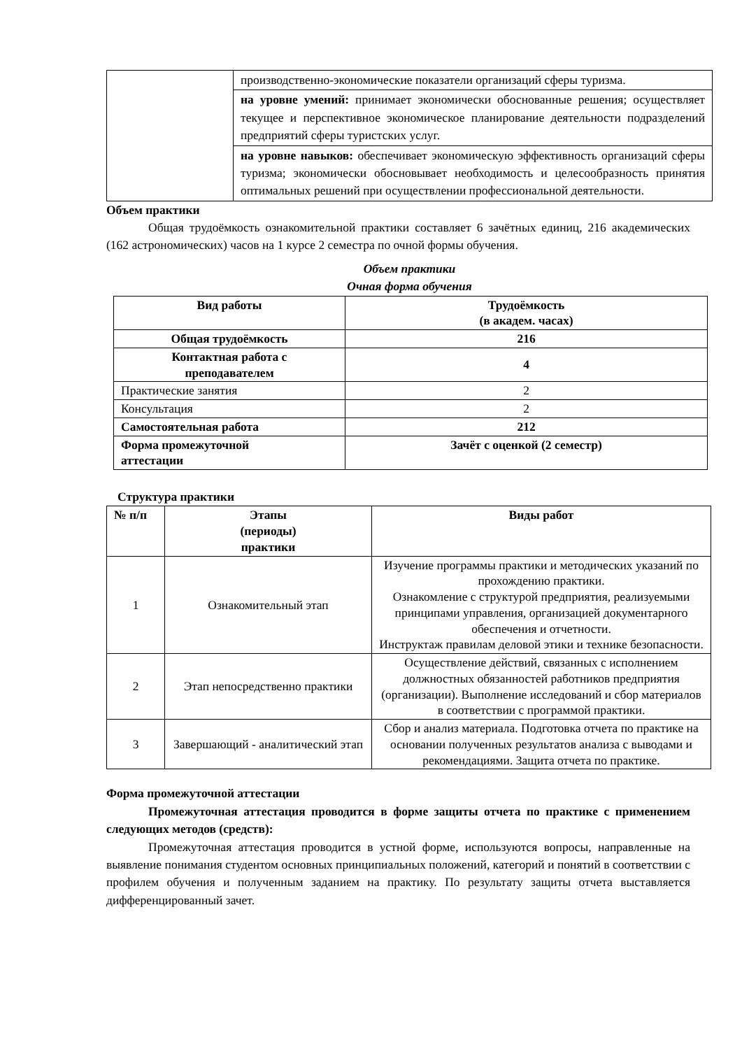| | производственно-экономические показатели организаций сферы туризма. |
| | на уровне умений: принимает экономически обоснованные решения; осуществляет текущее и перспективное экономическое планирование деятельности подразделений предприятий сферы туристских услуг. |
| | на уровне навыков: обеспечивает экономическую эффективность организаций сферы туризма; экономически обосновывает необходимость и целесообразность принятия оптимальных решений при осуществлении профессиональной деятельности. |
Объем практики
Общая трудоёмкость ознакомительной практики составляет 6 зачётных единиц, 216 академических (162 астрономических) часов на 1 курсе 2 семестра по очной формы обучения.
Объем практики
Очная форма обучения
| Вид работы | Трудоёмкость (в академ. часах) |
| --- | --- |
| Общая трудоёмкость | 216 |
| Контактная работа с преподавателем | 4 |
| Практические занятия | 2 |
| Консультация | 2 |
| Самостоятельная работа | 212 |
| Формa промежуточной аттестации | Зачёт с оценкой (2 семестр) |
Структура практики
| № п/п | Этапы (периоды) практики | Виды работ |
| --- | --- | --- |
| 1 | Ознакомительный этап | Изучение программы практики и методических указаний по прохождению практики. Ознакомление с структурой предприятия, реализуемыми принципами управления, организацией документарного обеспечения и отчетности. Инструктаж правилам деловой этики и технике безопасности. |
| 2 | Этап непосредственно практики | Осуществление действий, связанных с исполнением должностных обязанностей работников предприятия (организации). Выполнение исследований и сбор материалов в соответствии с программой практики. |
| 3 | Завершающий - аналитический этап | Сбор и анализ материала. Подготовка отчета по практике на основании полученных результатов анализа с выводами и рекомендациями. Защита отчета по практике. |
Форма промежуточной аттестации
Промежуточная аттестация проводится в форме защиты отчета по практике с применением следующих методов (средств):
Промежуточная аттестация проводится в устной форме, используются вопросы, направленные на выявление понимания студентом основных принципиальных положений, категорий и понятий в соответствии с профилем обучения и полученным заданием на практику. По результату защиты отчета выставляется дифференцированный зачет.